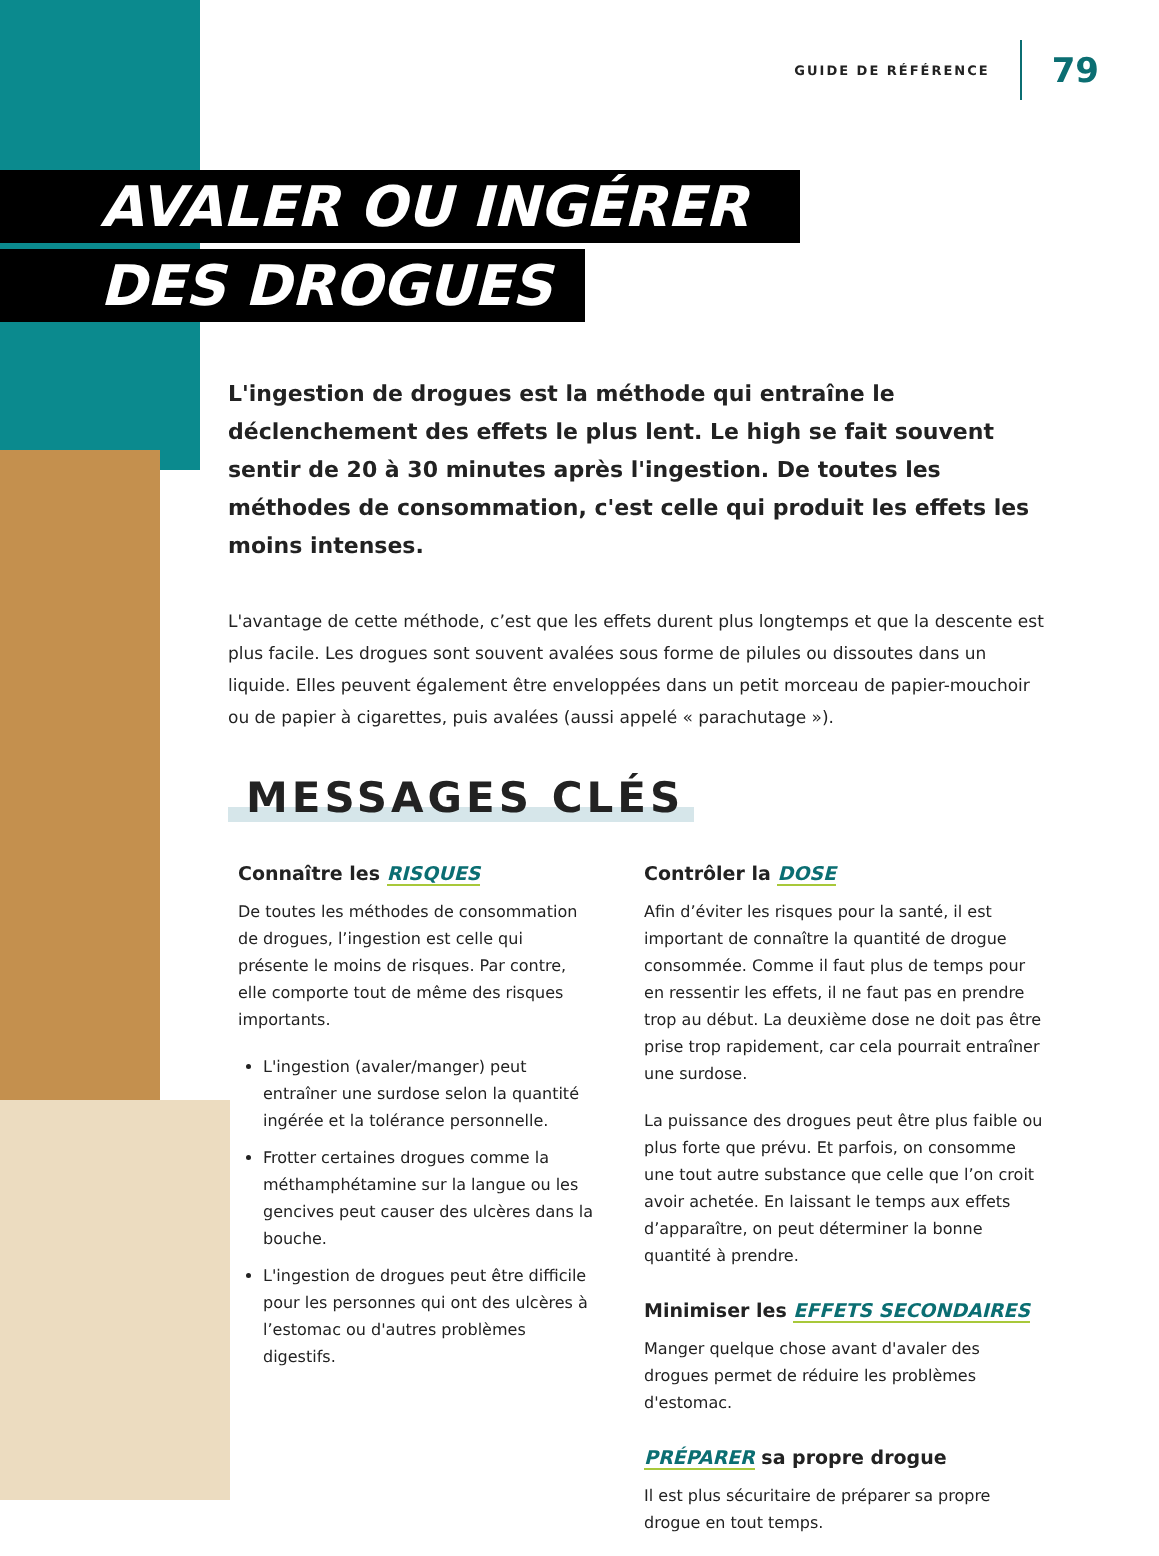GUIDE DE RÉFÉRENCE 79
AVALER OU INGÉRER
DES DROGUES
L'ingestion de drogues est la méthode qui entraîne le déclenchement des effets le plus lent. Le high se fait souvent sentir de 20 à 30 minutes après l'ingestion. De toutes les méthodes de consommation, c'est celle qui produit les effets les moins intenses.
L'avantage de cette méthode, c’est que les effets durent plus longtemps et que la descente est plus facile. Les drogues sont souvent avalées sous forme de pilules ou dissoutes dans un liquide. Elles peuvent également être enveloppées dans un petit morceau de papier-mouchoir ou de papier à cigarettes, puis avalées (aussi appelé « parachutage »).
MESSAGES CLÉS
Connaître les RISQUES
De toutes les méthodes de consommation de drogues, l’ingestion est celle qui présente le moins de risques. Par contre, elle comporte tout de même des risques importants.
L'ingestion (avaler/manger) peut entraîner une surdose selon la quantité ingérée et la tolérance personnelle.
Frotter certaines drogues comme la méthamphétamine sur la langue ou les gencives peut causer des ulcères dans la bouche.
L'ingestion de drogues peut être difficile pour les personnes qui ont des ulcères à l’estomac ou d'autres problèmes digestifs.
Contrôler la DOSE
Afin d’éviter les risques pour la santé, il est important de connaître la quantité de drogue consommée. Comme il faut plus de temps pour en ressentir les effets, il ne faut pas en prendre trop au début. La deuxième dose ne doit pas être prise trop rapidement, car cela pourrait entraîner une surdose.
La puissance des drogues peut être plus faible ou plus forte que prévu. Et parfois, on consomme une tout autre substance que celle que l’on croit avoir achetée. En laissant le temps aux effets d’apparaître, on peut déterminer la bonne quantité à prendre.
Minimiser les EFFETS SECONDAIRES
Manger quelque chose avant d'avaler des drogues permet de réduire les problèmes d'estomac.
PRÉPARER sa propre drogue
Il est plus sécuritaire de préparer sa propre drogue en tout temps.